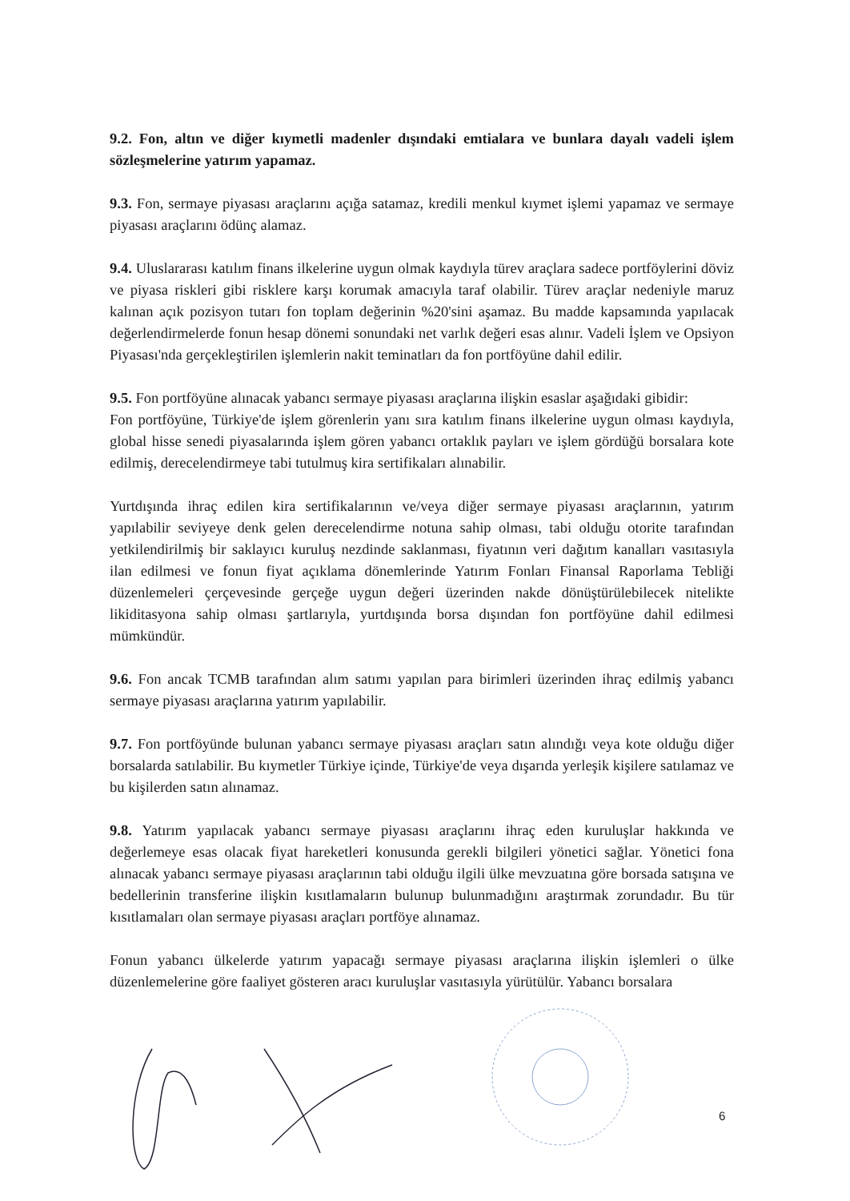9.2. Fon, altın ve diğer kıymetli madenler dışındaki emtialara ve bunlara dayalı vadeli işlem sözleşmelerine yatırım yapamaz.
9.3. Fon, sermaye piyasası araçlarını açığa satamaz, kredili menkul kıymet işlemi yapamaz ve sermaye piyasası araçlarını ödünç alamaz.
9.4. Uluslararası katılım finans ilkelerine uygun olmak kaydıyla türev araçlara sadece portföylerini döviz ve piyasa riskleri gibi risklere karşı korumak amacıyla taraf olabilir. Türev araçlar nedeniyle maruz kalınan açık pozisyon tutarı fon toplam değerinin %20'sini aşamaz. Bu madde kapsamında yapılacak değerlendirmelerde fonun hesap dönemi sonundaki net varlık değeri esas alınır. Vadeli İşlem ve Opsiyon Piyasası'nda gerçekleştirilen işlemlerin nakit teminatları da fon portföyüne dahil edilir.
9.5. Fon portföyüne alınacak yabancı sermaye piyasası araçlarına ilişkin esaslar aşağıdaki gibidir:
Fon portföyüne, Türkiye'de işlem görenlerin yanı sıra katılım finans ilkelerine uygun olması kaydıyla, global hisse senedi piyasalarında işlem gören yabancı ortaklık payları ve işlem gördüğü borsalara kote edilmiş, derecelendirmeye tabi tutulmuş kira sertifikaları alınabilir.
Yurtdışında ihraç edilen kira sertifikalarının ve/veya diğer sermaye piyasası araçlarının, yatırım yapılabilir seviyeye denk gelen derecelendirme notuna sahip olması, tabi olduğu otorite tarafından yetkilendirilmiş bir saklayıcı kuruluş nezdinde saklanması, fiyatının veri dağıtım kanalları vasıtasıyla ilan edilmesi ve fonun fiyat açıklama dönemlerinde Yatırım Fonları Finansal Raporlama Tebliği düzenlemeleri çerçevesinde gerçeğe uygun değeri üzerinden nakde dönüştürülebilecek nitelikte likiditasyona sahip olması şartlarıyla, yurtdışında borsa dışından fon portföyüne dahil edilmesi mümkündür.
9.6. Fon ancak TCMB tarafından alım satımı yapılan para birimleri üzerinden ihraç edilmiş yabancı sermaye piyasası araçlarına yatırım yapılabilir.
9.7. Fon portföyünde bulunan yabancı sermaye piyasası araçları satın alındığı veya kote olduğu diğer borsalarda satılabilir. Bu kıymetler Türkiye içinde, Türkiye'de veya dışarıda yerleşik kişilere satılamaz ve bu kişilerden satın alınamaz.
9.8. Yatırım yapılacak yabancı sermaye piyasası araçlarını ihraç eden kuruluşlar hakkında ve değerlemeye esas olacak fiyat hareketleri konusunda gerekli bilgileri yönetici sağlar. Yönetici fona alınacak yabancı sermaye piyasası araçlarının tabi olduğu ilgili ülke mevzuatına göre borsada satışına ve bedellerinin transferine ilişkin kısıtlamaların bulunup bulunmadığını araştırmak zorundadır. Bu tür kısıtlamaları olan sermaye piyasası araçları portföye alınamaz.
Fonun yabancı ülkelerde yatırım yapacağı sermaye piyasası araçlarına ilişkin işlemleri o ülke düzenlemelerine göre faaliyet gösteren aracı kuruluşlar vasıtasıyla yürütülür. Yabancı borsalara
6